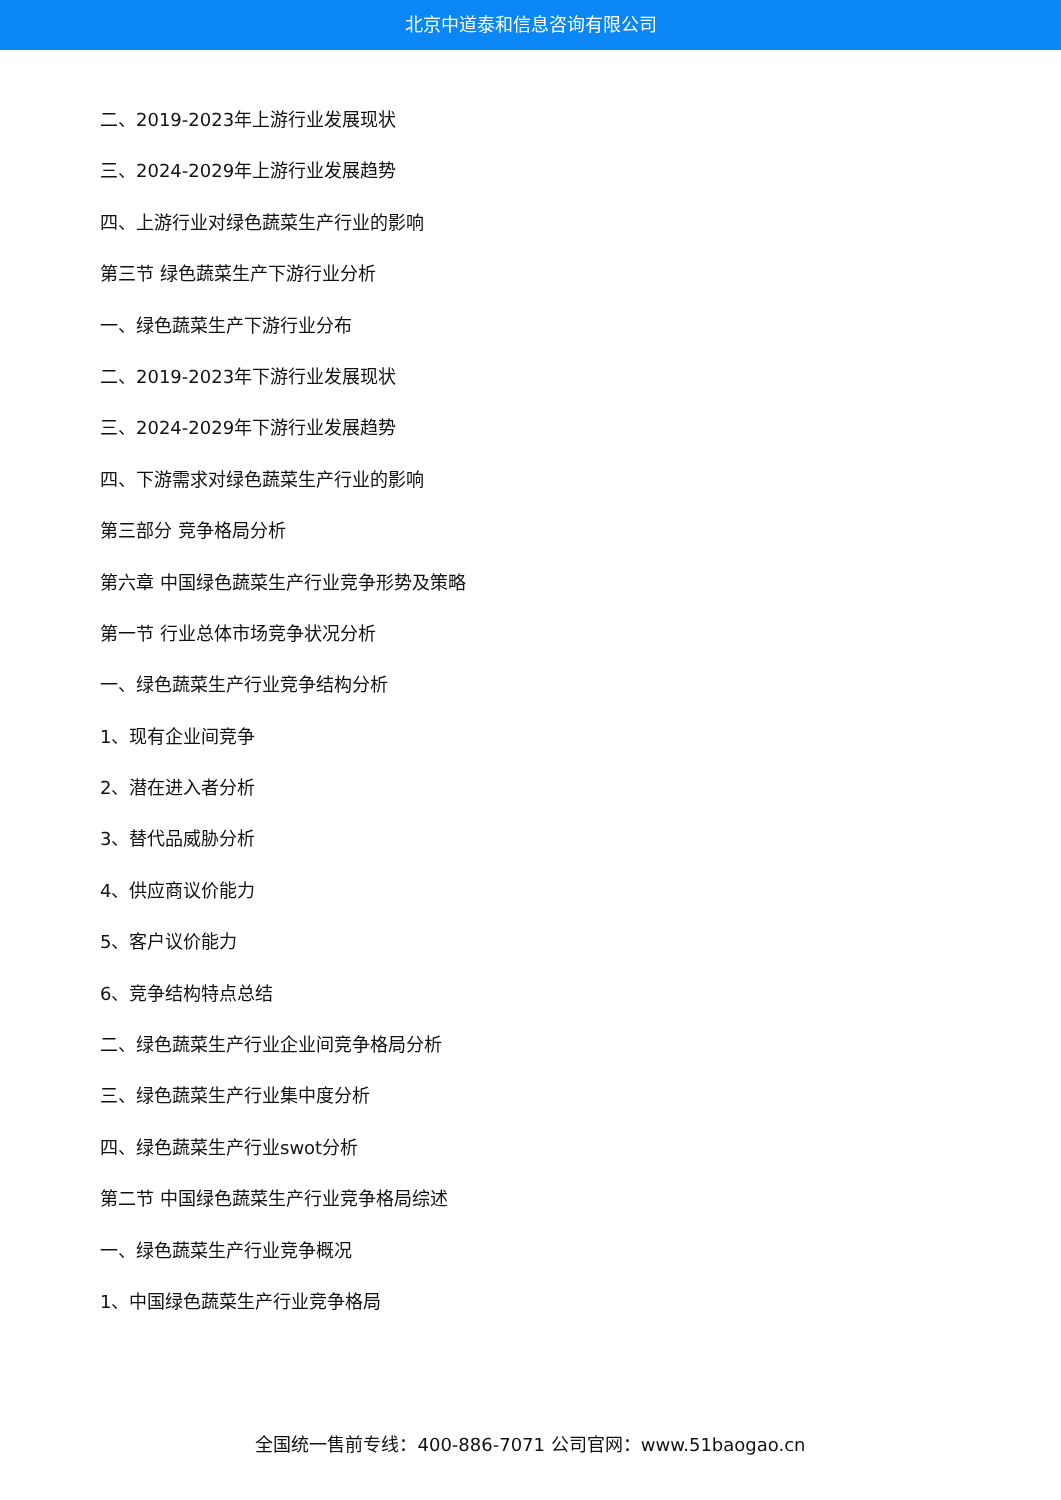北京中道泰和信息咨询有限公司
二、2019-2023年上游行业发展现状
三、2024-2029年上游行业发展趋势
四、上游行业对绿色蔬菜生产行业的影响
第三节 绿色蔬菜生产下游行业分析
一、绿色蔬菜生产下游行业分布
二、2019-2023年下游行业发展现状
三、2024-2029年下游行业发展趋势
四、下游需求对绿色蔬菜生产行业的影响
第三部分 竞争格局分析
第六章 中国绿色蔬菜生产行业竞争形势及策略
第一节 行业总体市场竞争状况分析
一、绿色蔬菜生产行业竞争结构分析
1、现有企业间竞争
2、潜在进入者分析
3、替代品威胁分析
4、供应商议价能力
5、客户议价能力
6、竞争结构特点总结
二、绿色蔬菜生产行业企业间竞争格局分析
三、绿色蔬菜生产行业集中度分析
四、绿色蔬菜生产行业swot分析
第二节 中国绿色蔬菜生产行业竞争格局综述
一、绿色蔬菜生产行业竞争概况
1、中国绿色蔬菜生产行业竞争格局
全国统一售前专线：400-886-7071 公司官网：www.51baogao.cn